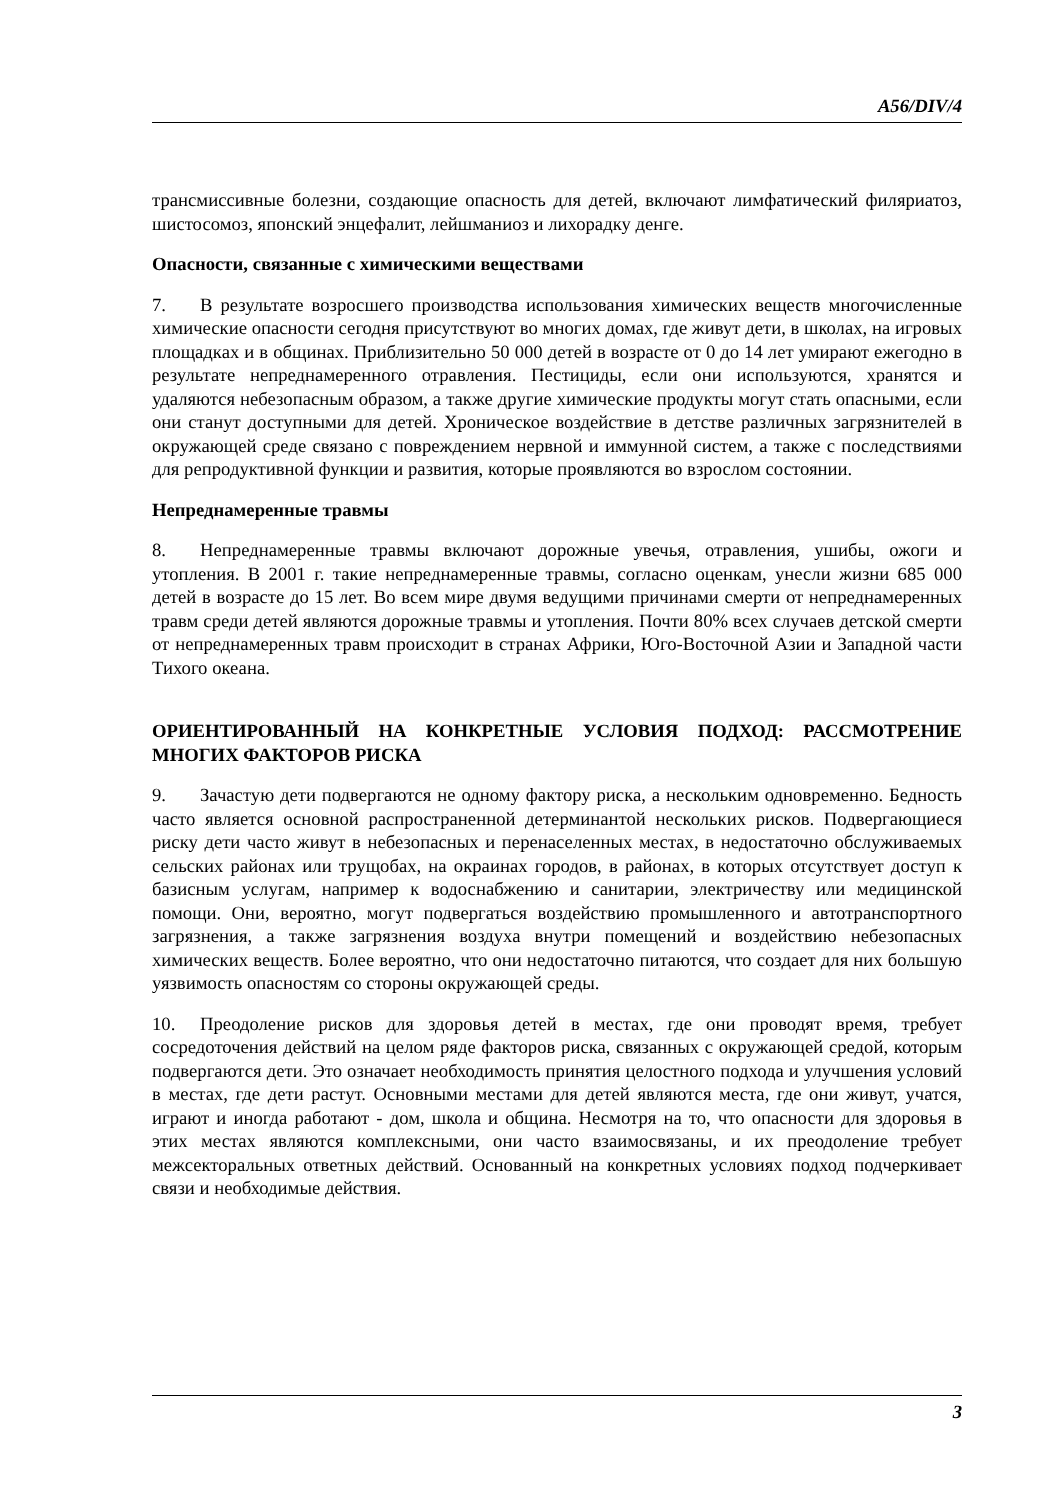A56/DIV/4
трансмиссивные болезни, создающие опасность для детей, включают лимфатический филяриатоз, шистосомоз, японский энцефалит, лейшманиоз и лихорадку денге.
Опасности, связанные с химическими веществами
7. В результате возросшего производства использования химических веществ многочисленные химические опасности сегодня присутствуют во многих домах, где живут дети, в школах, на игровых площадках и в общинах. Приблизительно 50 000 детей в возрасте от 0 до 14 лет умирают ежегодно в результате непреднамеренного отравления. Пестициды, если они используются, хранятся и удаляются небезопасным образом, а также другие химические продукты могут стать опасными, если они станут доступными для детей. Хроническое воздействие в детстве различных загрязнителей в окружающей среде связано с повреждением нервной и иммунной систем, а также с последствиями для репродуктивной функции и развития, которые проявляются во взрослом состоянии.
Непреднамеренные травмы
8. Непреднамеренные травмы включают дорожные увечья, отравления, ушибы, ожоги и утопления. В 2001 г. такие непреднамеренные травмы, согласно оценкам, унесли жизни 685 000 детей в возрасте до 15 лет. Во всем мире двумя ведущими причинами смерти от непреднамеренных травм среди детей являются дорожные травмы и утопления. Почти 80% всех случаев детской смерти от непреднамеренных травм происходит в странах Африки, Юго-Восточной Азии и Западной части Тихого океана.
ОРИЕНТИРОВАННЫЙ НА КОНКРЕТНЫЕ УСЛОВИЯ ПОДХОД: РАССМОТРЕНИЕ МНОГИХ ФАКТОРОВ РИСКА
9. Зачастую дети подвергаются не одному фактору риска, а нескольким одновременно. Бедность часто является основной распространенной детерминантой нескольких рисков. Подвергающиеся риску дети часто живут в небезопасных и перенаселенных местах, в недостаточно обслуживаемых сельских районах или трущобах, на окраинах городов, в районах, в которых отсутствует доступ к базисным услугам, например к водоснабжению и санитарии, электричеству или медицинской помощи. Они, вероятно, могут подвергаться воздействию промышленного и автотранспортного загрязнения, а также загрязнения воздуха внутри помещений и воздействию небезопасных химических веществ. Более вероятно, что они недостаточно питаются, что создает для них большую уязвимость опасностям со стороны окружающей среды.
10. Преодоление рисков для здоровья детей в местах, где они проводят время, требует сосредоточения действий на целом ряде факторов риска, связанных с окружающей средой, которым подвергаются дети. Это означает необходимость принятия целостного подхода и улучшения условий в местах, где дети растут. Основными местами для детей являются места, где они живут, учатся, играют и иногда работают - дом, школа и община. Несмотря на то, что опасности для здоровья в этих местах являются комплексными, они часто взаимосвязаны, и их преодоление требует межсекторальных ответных действий. Основанный на конкретных условиях подход подчеркивает связи и необходимые действия.
3